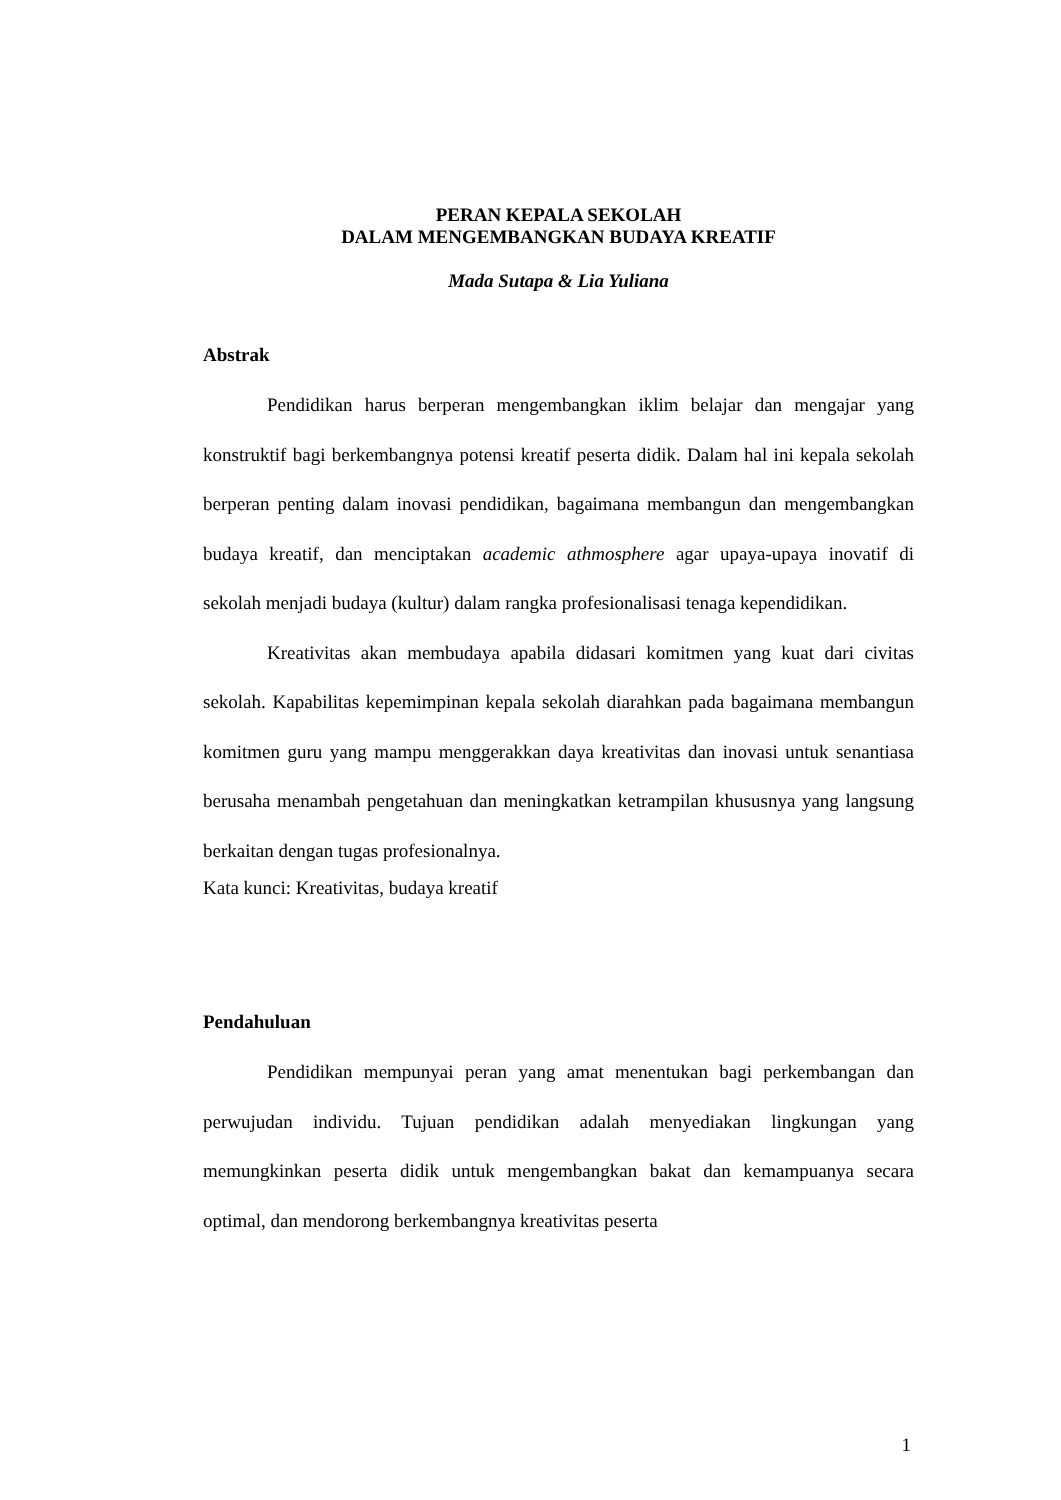PERAN KEPALA SEKOLAH
DALAM MENGEMBANGKAN BUDAYA KREATIF
Mada Sutapa & Lia Yuliana
Abstrak
Pendidikan harus berperan mengembangkan iklim belajar dan mengajar yang konstruktif bagi berkembangnya potensi kreatif peserta didik. Dalam hal ini kepala sekolah berperan penting dalam inovasi pendidikan, bagaimana membangun dan mengembangkan budaya kreatif, dan menciptakan academic athmosphere agar upaya-upaya inovatif di sekolah menjadi budaya (kultur) dalam rangka profesionalisasi tenaga kependidikan.
Kreativitas akan membudaya apabila didasari komitmen yang kuat dari civitas sekolah. Kapabilitas kepemimpinan kepala sekolah diarahkan pada bagaimana membangun komitmen guru yang mampu menggerakkan daya kreativitas dan inovasi untuk senantiasa berusaha menambah pengetahuan dan meningkatkan ketrampilan khususnya yang langsung berkaitan dengan tugas profesionalnya.
Kata kunci: Kreativitas, budaya kreatif
Pendahuluan
Pendidikan mempunyai peran yang amat menentukan bagi perkembangan dan perwujudan individu. Tujuan pendidikan adalah menyediakan lingkungan yang memungkinkan peserta didik untuk mengembangkan bakat dan kemampuanya secara optimal, dan mendorong berkembangnya kreativitas peserta
1